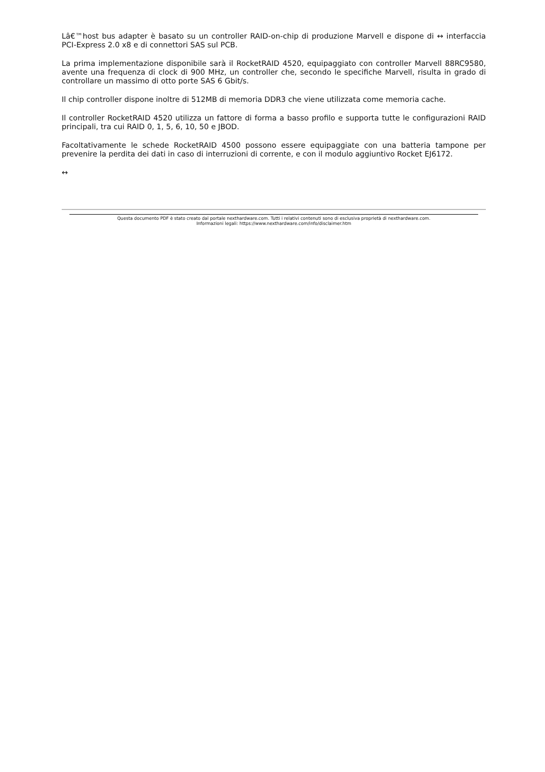Lâ€™host bus adapter è basato su un controller RAID-on-chip di produzione Marvell e dispone di ↔ interfaccia PCI-Express 2.0 x8 e di connettori SAS sul PCB.
La prima implementazione disponibile sarà il RocketRAID 4520, equipaggiato con controller Marvell 88RC9580, avente una frequenza di clock di 900 MHz, un controller che, secondo le specifiche Marvell, risulta in grado di controllare un massimo di otto porte SAS 6 Gbit/s.
Il chip controller dispone inoltre di 512MB di memoria DDR3 che viene utilizzata come memoria cache.
Il controller RocketRAID 4520 utilizza un fattore di forma a basso profilo e supporta tutte le configurazioni RAID principali, tra cui RAID 0, 1, 5, 6, 10, 50 e JBOD.
Facoltativamente le schede RocketRAID 4500 possono essere equipaggiate con una batteria tampone per prevenire la perdita dei dati in caso di interruzioni di corrente, e con il modulo aggiuntivo Rocket EJ6172.
↔
Questa documento PDF è stato creato dal portale nexthardware.com. Tutti i relativi contenuti sono di esclusiva proprietà di nexthardware.com.
Informazioni legali: https://www.nexthardware.com/info/disclaimer.htm